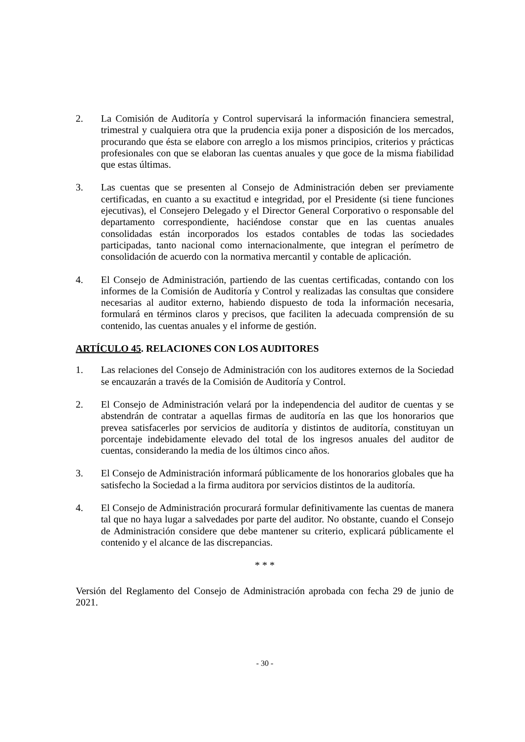2. La Comisión de Auditoría y Control supervisará la información financiera semestral, trimestral y cualquiera otra que la prudencia exija poner a disposición de los mercados, procurando que ésta se elabore con arreglo a los mismos principios, criterios y prácticas profesionales con que se elaboran las cuentas anuales y que goce de la misma fiabilidad que estas últimas.
3. Las cuentas que se presenten al Consejo de Administración deben ser previamente certificadas, en cuanto a su exactitud e integridad, por el Presidente (si tiene funciones ejecutivas), el Consejero Delegado y el Director General Corporativo o responsable del departamento correspondiente, haciéndose constar que en las cuentas anuales consolidadas están incorporados los estados contables de todas las sociedades participadas, tanto nacional como internacionalmente, que integran el perímetro de consolidación de acuerdo con la normativa mercantil y contable de aplicación.
4. El Consejo de Administración, partiendo de las cuentas certificadas, contando con los informes de la Comisión de Auditoría y Control y realizadas las consultas que considere necesarias al auditor externo, habiendo dispuesto de toda la información necesaria, formulará en términos claros y precisos, que faciliten la adecuada comprensión de su contenido, las cuentas anuales y el informe de gestión.
ARTÍCULO 45. RELACIONES CON LOS AUDITORES
1. Las relaciones del Consejo de Administración con los auditores externos de la Sociedad se encauzarán a través de la Comisión de Auditoría y Control.
2. El Consejo de Administración velará por la independencia del auditor de cuentas y se abstendrán de contratar a aquellas firmas de auditoría en las que los honorarios que prevea satisfacerles por servicios de auditoría y distintos de auditoría, constituyan un porcentaje indebidamente elevado del total de los ingresos anuales del auditor de cuentas, considerando la media de los últimos cinco años.
3. El Consejo de Administración informará públicamente de los honorarios globales que ha satisfecho la Sociedad a la firma auditora por servicios distintos de la auditoría.
4. El Consejo de Administración procurará formular definitivamente las cuentas de manera tal que no haya lugar a salvedades por parte del auditor. No obstante, cuando el Consejo de Administración considere que debe mantener su criterio, explicará públicamente el contenido y el alcance de las discrepancias.
* * *
Versión del Reglamento del Consejo de Administración aprobada con fecha 29 de junio de 2021.
- 30 -